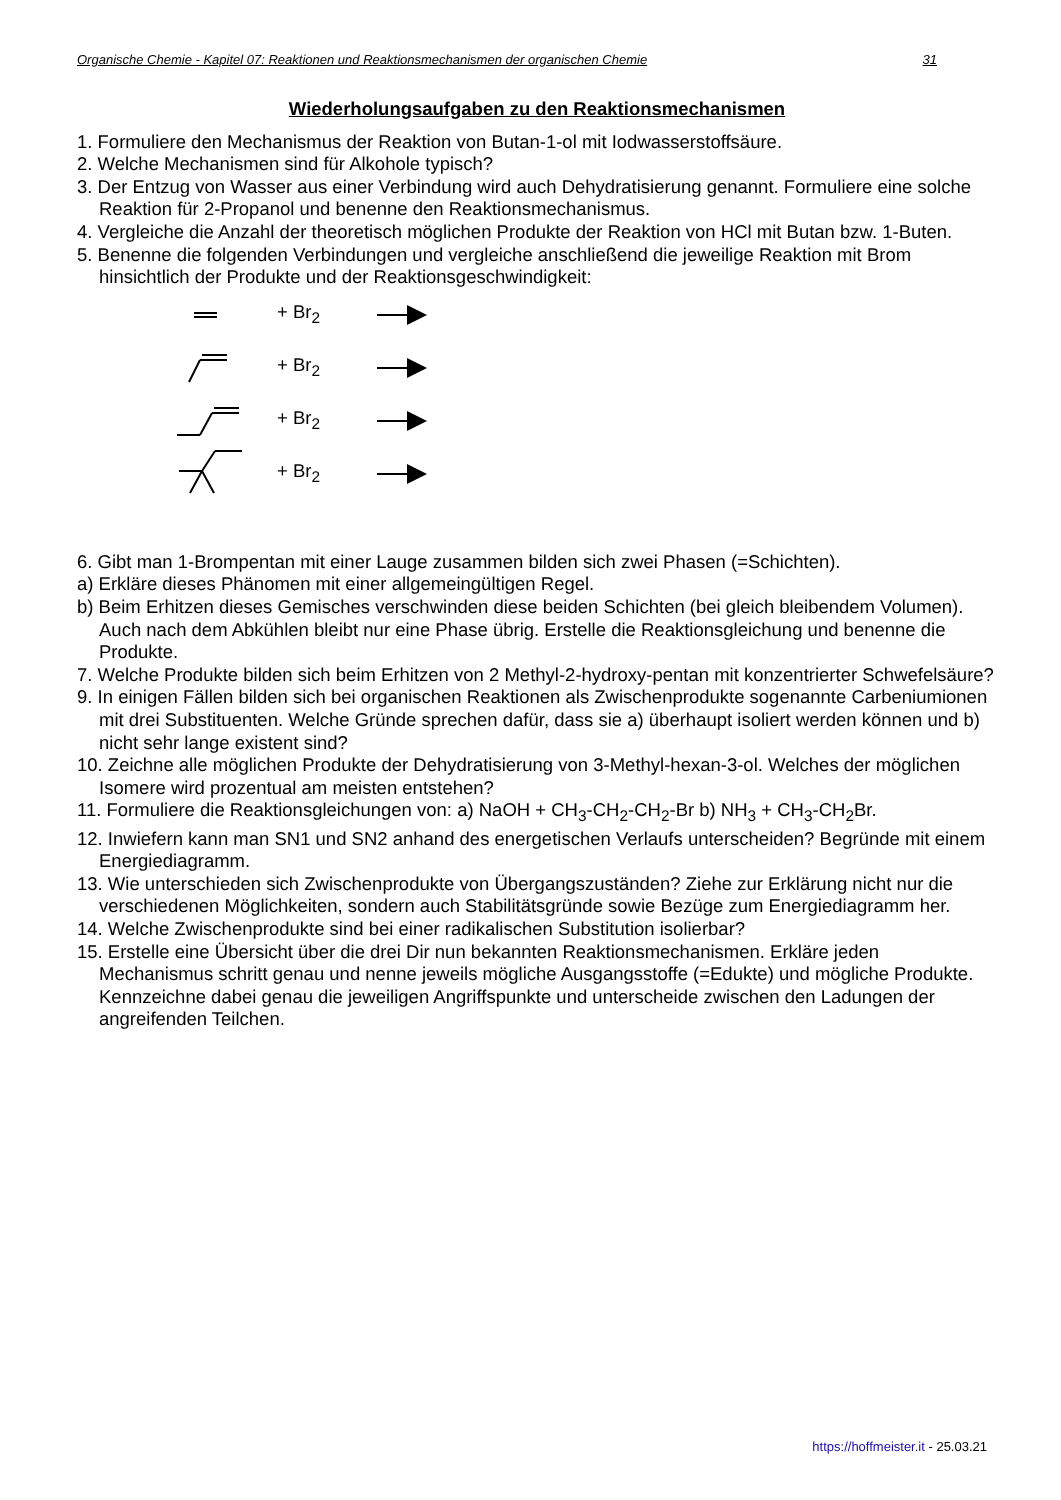Organische Chemie - Kapitel 07: Reaktionen und Reaktionsmechanismen der organischen Chemie 31
Wiederholungsaufgaben zu den Reaktionsmechanismen
1. Formuliere den Mechanismus der Reaktion von Butan-1-ol mit Iodwasserstoffsäure.
2. Welche Mechanismen sind für Alkohole typisch?
3. Der Entzug von Wasser aus einer Verbindung wird auch Dehydratisierung genannt. Formuliere eine solche Reaktion für 2-Propanol und benenne den Reaktionsmechanismus.
4. Vergleiche die Anzahl der theoretisch möglichen Produkte der Reaktion von HCl mit Butan bzw. 1-Buten.
5. Benenne die folgenden Verbindungen und vergleiche anschließend die jeweilige Reaktion mit Brom hinsichtlich der Produkte und der Reaktionsgeschwindigkeit:
+ Br<sub>2</sub>
+ Br<sub>2</sub>
+ Br<sub>2</sub>
+ Br<sub>2</sub>
6. Gibt man 1-Brompentan mit einer Lauge zusammen bilden sich zwei Phasen (=Schichten).
a) Erkläre dieses Phänomen mit einer allgemeingültigen Regel.
b) Beim Erhitzen dieses Gemisches verschwinden diese beiden Schichten (bei gleich bleibendem Volumen). Auch nach dem Abkühlen bleibt nur eine Phase übrig. Erstelle die Reaktionsgleichung und benenne die Produkte.
7. Welche Produkte bilden sich beim Erhitzen von 2 Methyl-2-hydroxy-pentan mit konzentrierter Schwefelsäure?
9. In einigen Fällen bilden sich bei organischen Reaktionen als Zwischenprodukte sogenannte Carbeniumionen mit drei Substituenten. Welche Gründe sprechen dafür, dass sie a) überhaupt isoliert werden können und b) nicht sehr lange existent sind?
10. Zeichne alle möglichen Produkte der Dehydratisierung von 3-Methyl-hexan-3-ol. Welches der möglichen Isomere wird prozentual am meisten entstehen?
11. Formuliere die Reaktionsgleichungen von: a) NaOH + CH<sub>3</sub>-CH<sub>2</sub>-CH<sub>2</sub>-Br b) NH<sub>3</sub> + CH<sub>3</sub>-CH<sub>2</sub>Br.
12. Inwiefern kann man SN1 und SN2 anhand des energetischen Verlaufs unterscheiden? Begründe mit einem Energiediagramm.
13. Wie unterschieden sich Zwischenprodukte von Übergangszuständen? Ziehe zur Erklärung nicht nur die verschiedenen Möglichkeiten, sondern auch Stabilitätsgründe sowie Bezüge zum Energiediagramm her.
14. Welche Zwischenprodukte sind bei einer radikalischen Substitution isolierbar?
15. Erstelle eine Übersicht über die drei Dir nun bekannten Reaktionsmechanismen. Erkläre jeden Mechanismus schritt genau und nenne jeweils mögliche Ausgangsstoffe (=Edukte) und mögliche Produkte. Kennzeichne dabei genau die jeweiligen Angriffspunkte und unterscheide zwischen den Ladungen der angreifenden Teilchen.
https://hoffmeister.it - 25.03.21